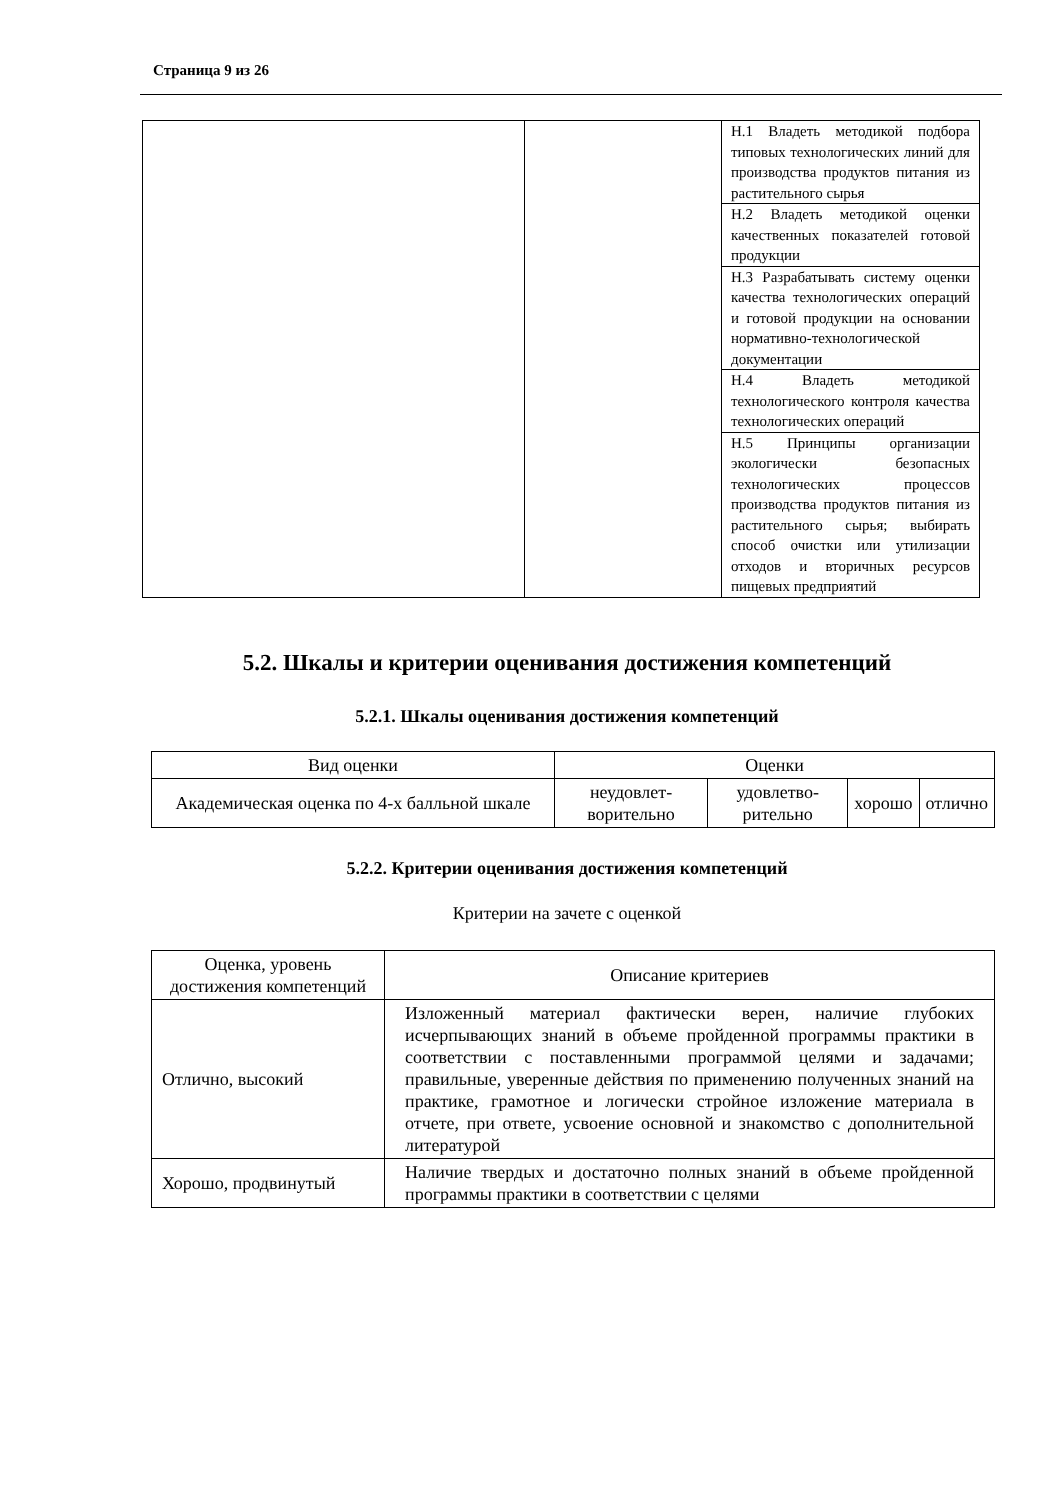Страница 9 из 26
| | | Н.1 Владеть методикой подбора типовых технологических линий для производства продуктов питания из растительного сырья |
| | | Н.2 Владеть методикой оценки качественных показателей готовой продукции |
| | | Н.3 Разрабатывать систему оценки качества технологических операций и готовой продукции на основании нормативно-технологической документации |
| | | Н.4 Владеть методикой технологического контроля качества технологических операций |
| | | Н.5 Принципы организации экологически безопасных технологических процессов производства продуктов питания из растительного сырья; выбирать способ очистки или утилизации отходов и вторичных ресурсов пищевых предприятий |
5.2. Шкалы и критерии оценивания достижения компетенций
5.2.1. Шкалы оценивания достижения компетенций
| Вид оценки | Оценки | | | |
| Академическая оценка по 4-х балльной шкале | неудовлет-ворительно | удовлетво-рительно | хорошо | отлично |
5.2.2. Критерии оценивания достижения компетенций
Критерии на зачете с оценкой
| Оценка, уровень достижения компетенций | Описание критериев |
| --- | --- |
| Отлично, высокий | Изложенный материал фактически верен, наличие глубоких исчерпывающих знаний в объеме пройденной программы практики в соответствии с поставленными программой целями и задачами; правильные, уверенные действия по применению полученных знаний на практике, грамотное и логически стройное изложение материала в отчете, при ответе, усвоение основной и знакомство с дополнительной литературой |
| Хорошо, продвинутый | Наличие твердых и достаточно полных знаний в объеме пройденной программы практики в соответствии с целями |